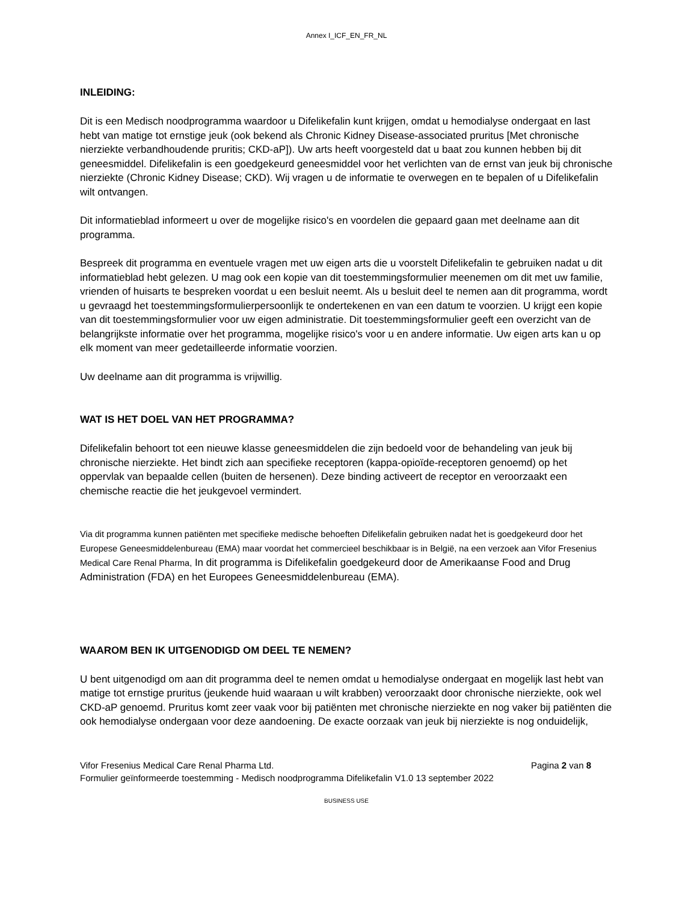Annex I_ICF_EN_FR_NL
INLEIDING:
Dit is een Medisch noodprogramma waardoor u Difelikefalin kunt krijgen, omdat u hemodialyse ondergaat en last hebt van matige tot ernstige jeuk (ook bekend als Chronic Kidney Disease-associated pruritus [Met chronische nierziekte verbandhoudende pruritis; CKD-aP]). Uw arts heeft voorgesteld dat u baat zou kunnen hebben bij dit geneesmiddel. Difelikefalin is een goedgekeurd geneesmiddel voor het verlichten van de ernst van jeuk bij chronische nierziekte (Chronic Kidney Disease; CKD). Wij vragen u de informatie te overwegen en te bepalen of u Difelikefalin wilt ontvangen.
Dit informatieblad informeert u over de mogelijke risico's en voordelen die gepaard gaan met deelname aan dit programma.
Bespreek dit programma en eventuele vragen met uw eigen arts die u voorstelt Difelikefalin te gebruiken nadat u dit informatieblad hebt gelezen. U mag ook een kopie van dit toestemmingsformulier meenemen om dit met uw familie, vrienden of huisarts te bespreken voordat u een besluit neemt. Als u besluit deel te nemen aan dit programma, wordt u gevraagd het toestemmingsformulierpersoonlijk te ondertekenen en van een datum te voorzien. U krijgt een kopie van dit toestemmingsformulier voor uw eigen administratie. Dit toestemmingsformulier geeft een overzicht van de belangrijkste informatie over het programma, mogelijke risico's voor u en andere informatie. Uw eigen arts kan u op elk moment van meer gedetailleerde informatie voorzien.
Uw deelname aan dit programma is vrijwillig.
WAT IS HET DOEL VAN HET PROGRAMMA?
Difelikefalin behoort tot een nieuwe klasse geneesmiddelen die zijn bedoeld voor de behandeling van jeuk bij chronische nierziekte. Het bindt zich aan specifieke receptoren (kappa-opioïde-receptoren genoemd) op het oppervlak van bepaalde cellen (buiten de hersenen). Deze binding activeert de receptor en veroorzaakt een chemische reactie die het jeukgevoel vermindert.
Via dit programma kunnen patiënten met specifieke medische behoeften Difelikefalin gebruiken nadat het is goedgekeurd door het Europese Geneesmiddelenbureau (EMA) maar voordat het commercieel beschikbaar is in België, na een verzoek aan Vifor Fresenius Medical Care Renal Pharma, In dit programma is Difelikefalin goedgekeurd door de Amerikaanse Food and Drug Administration (FDA) en het Europees Geneesmiddelenbureau (EMA).
WAAROM BEN IK UITGENODIGD OM DEEL TE NEMEN?
U bent uitgenodigd om aan dit programma deel te nemen omdat u hemodialyse ondergaat en mogelijk last hebt van matige tot ernstige pruritus (jeukende huid waaraan u wilt krabben) veroorzaakt door chronische nierziekte, ook wel CKD-aP genoemd. Pruritus komt zeer vaak voor bij patiënten met chronische nierziekte en nog vaker bij patiënten die ook hemodialyse ondergaan voor deze aandoening. De exacte oorzaak van jeuk bij nierziekte is nog onduidelijk,
Vifor Fresenius Medical Care Renal Pharma Ltd. Pagina 2 van 8
Formulier geïnformeerde toestemming - Medisch noodprogramma Difelikefalin V1.0 13 september 2022
BUSINESS USE